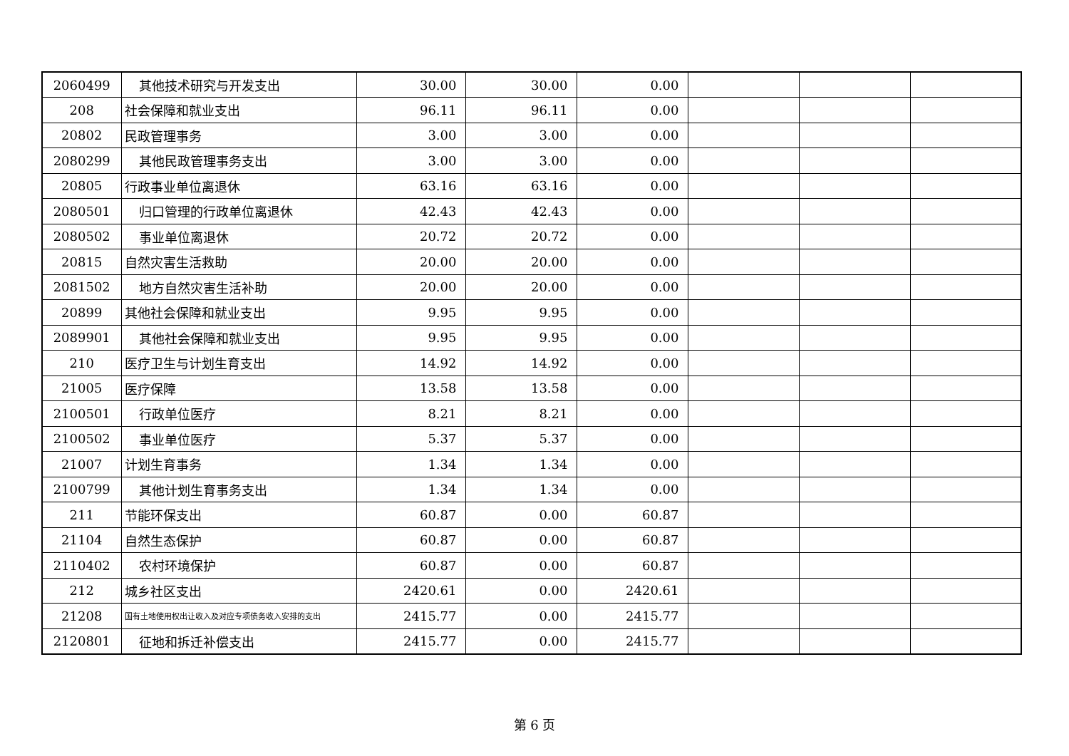| 2060499 | 其他技术研究与开发支出 | 30.00 | 30.00 | 0.00 | | | |
| 208 | 社会保障和就业支出 | 96.11 | 96.11 | 0.00 | | | |
| 20802 | 民政管理事务 | 3.00 | 3.00 | 0.00 | | | |
| 2080299 | 其他民政管理事务支出 | 3.00 | 3.00 | 0.00 | | | |
| 20805 | 行政事业单位离退休 | 63.16 | 63.16 | 0.00 | | | |
| 2080501 | 归口管理的行政单位离退休 | 42.43 | 42.43 | 0.00 | | | |
| 2080502 | 事业单位离退休 | 20.72 | 20.72 | 0.00 | | | |
| 20815 | 自然灾害生活救助 | 20.00 | 20.00 | 0.00 | | | |
| 2081502 | 地方自然灾害生活补助 | 20.00 | 20.00 | 0.00 | | | |
| 20899 | 其他社会保障和就业支出 | 9.95 | 9.95 | 0.00 | | | |
| 2089901 | 其他社会保障和就业支出 | 9.95 | 9.95 | 0.00 | | | |
| 210 | 医疗卫生与计划生育支出 | 14.92 | 14.92 | 0.00 | | | |
| 21005 | 医疗保障 | 13.58 | 13.58 | 0.00 | | | |
| 2100501 | 行政单位医疗 | 8.21 | 8.21 | 0.00 | | | |
| 2100502 | 事业单位医疗 | 5.37 | 5.37 | 0.00 | | | |
| 21007 | 计划生育事务 | 1.34 | 1.34 | 0.00 | | | |
| 2100799 | 其他计划生育事务支出 | 1.34 | 1.34 | 0.00 | | | |
| 211 | 节能环保支出 | 60.87 | 0.00 | 60.87 | | | |
| 21104 | 自然生态保护 | 60.87 | 0.00 | 60.87 | | | |
| 2110402 | 农村环境保护 | 60.87 | 0.00 | 60.87 | | | |
| 212 | 城乡社区支出 | 2420.61 | 0.00 | 2420.61 | | | |
| 21208 | 国有土地使用权出让收入及对应专项债务收入安排的支出 | 2415.77 | 0.00 | 2415.77 | | | |
| 2120801 | 征地和拆迁补偿支出 | 2415.77 | 0.00 | 2415.77 | | | |
第 6 页